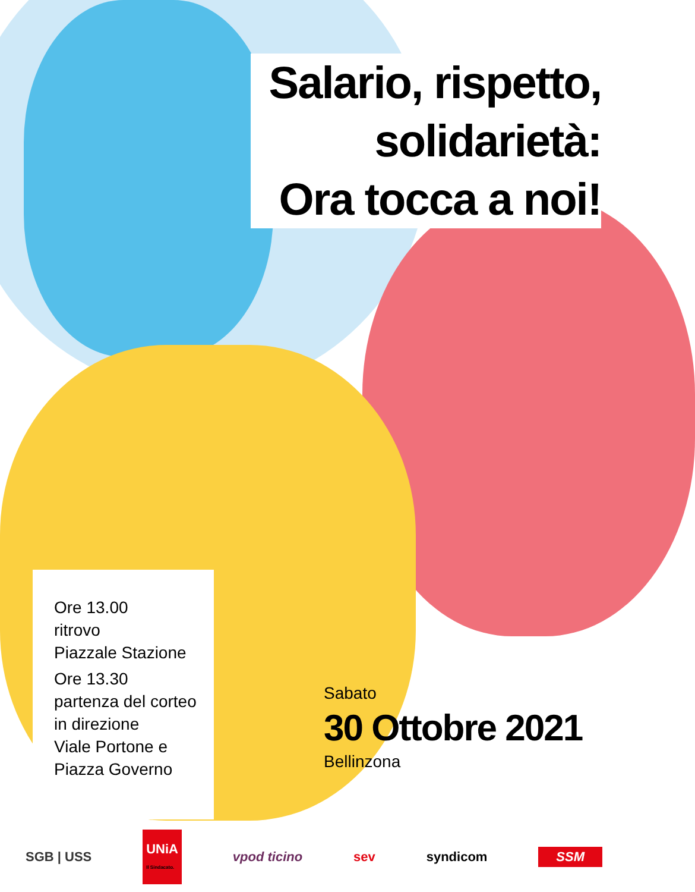Salario, rispetto,
solidarietà:
Ora tocca a noi!
Ore 13.00
ritrovo
Piazzale Stazione
Ore 13.30
partenza del corteo
in direzione
Viale Portone e
Piazza Governo
Sabato
30 Ottobre 2021
Bellinzona
SGB | USS UNiA
Il Sindacato. vpod ticino sev syndicom SSM